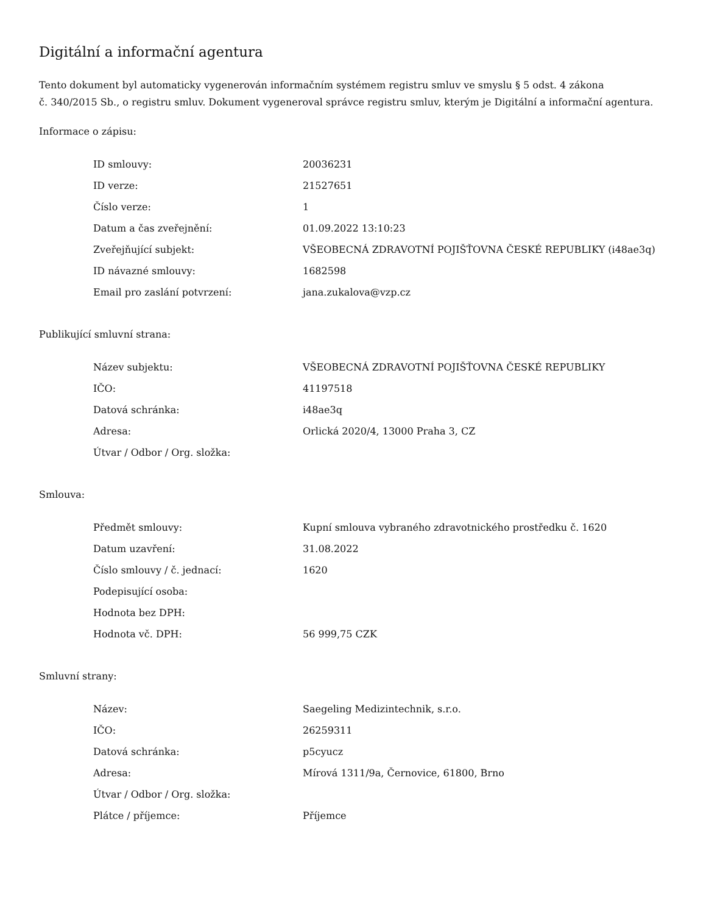Digitální a informační agentura
Tento dokument byl automaticky vygenerován informačním systémem registru smluv ve smyslu § 5 odst. 4 zákona
č. 340/2015 Sb., o registru smluv. Dokument vygeneroval správce registru smluv, kterým je Digitální a informační agentura.
Informace o zápisu:
| ID smlouvy: | 20036231 |
| ID verze: | 21527651 |
| Číslo verze: | 1 |
| Datum a čas zveřejnění: | 01.09.2022 13:10:23 |
| Zveřejňující subjekt: | VŠEOBECNÁ ZDRAVOTNÍ POJIŠŤOVNA ČESKÉ REPUBLIKY (i48ae3q) |
| ID návazné smlouvy: | 1682598 |
| Email pro zaslání potvrzení: | jana.zukalova@vzp.cz |
Publikující smluvní strana:
| Název subjektu: | VŠEOBECNÁ ZDRAVOTNÍ POJIŠŤOVNA ČESKÉ REPUBLIKY |
| IČO: | 41197518 |
| Datová schránka: | i48ae3q |
| Adresa: | Orlická 2020/4, 13000 Praha 3, CZ |
| Útvar / Odbor / Org. složka: | |
Smlouva:
| Předmět smlouvy: | Kupní smlouva vybraného zdravotnického prostředku č. 1620 |
| Datum uzavření: | 31.08.2022 |
| Číslo smlouvy / č. jednací: | 1620 |
| Podepisující osoba: | |
| Hodnota bez DPH: | |
| Hodnota vč. DPH: | 56 999,75 CZK |
Smluvní strany:
| Název: | Saegeling Medizintechnik, s.r.o. |
| IČO: | 26259311 |
| Datová schránka: | p5cyucz |
| Adresa: | Mírová 1311/9a, Černovice, 61800, Brno |
| Útvar / Odbor / Org. složka: | |
| Plátce / příjemce: | Příjemce |